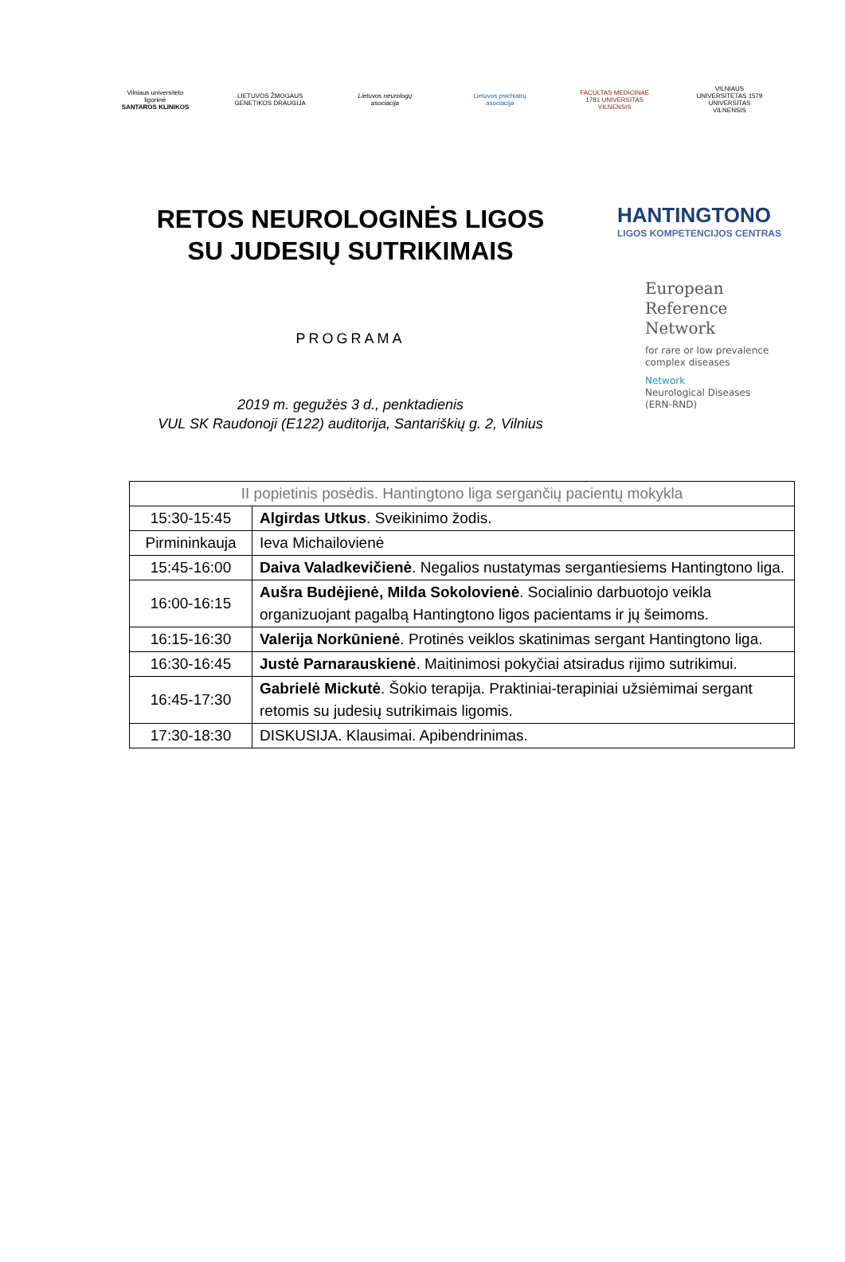Vilniaus universiteto ligoninė
SANTAROS KLINIKOS
LIETUVOS ŽMOGAUS GENETIKOS DRAUGIJA
Lietuvos neurologų asociacija
Lietuvos psichiatrų asociacija
FACULTAS MEDICINAE 1781 UNIVERSITAS VILNENSIS
VILNIAUS UNIVERSITETAS 1579 UNIVERSITAS VILNENSIS
RETOS NEUROLOGINĖS LIGOS
SU JUDESIŲ SUTRIKIMAIS
PROGRAMA
2019 m. gegužės 3 d., penktadienis
VUL SK Raudonoji (E122) auditorija, Santariškių g. 2, Vilnius
HANTINGTONO
LIGOS KOMPETENCIJOS CENTRAS
European
Reference
Network
for rare or low prevalence complex diseases
Network
Neurological Diseases
(ERN-RND)
| II popietinis posėdis. Hantingtono liga sergančių pacientų mokykla | |
| 15:30-15:45 | Algirdas Utkus . Sveikinimo žodis. |
| Pirmininkauja | Ieva Michailovienė |
| 15:45-16:00 | Daiva Valadkevičienė . Negalios nustatymas sergantiesiems Hantingtono liga. |
| 16:00-16:15 | Aušra Budėjienė, Milda Sokolovienė . Socialinio darbuotojo veikla organizuojant pagalbą Hantingtono ligos pacientams ir jų šeimoms. |
| 16:15-16:30 | Valerija Norkūnienė . Protinės veiklos skatinimas sergant Hantingtono liga. |
| 16:30-16:45 | Justė Parnarauskienė . Maitinimosi pokyčiai atsiradus rijimo sutrikimui. |
| 16:45-17:30 | Gabrielė Mickutė . Šokio terapija. Praktiniai-terapiniai užsiėmimai sergant retomis su judesių sutrikimais ligomis. |
| 17:30-18:30 | DISKUSIJA. Klausimai. Apibendrinimas. |